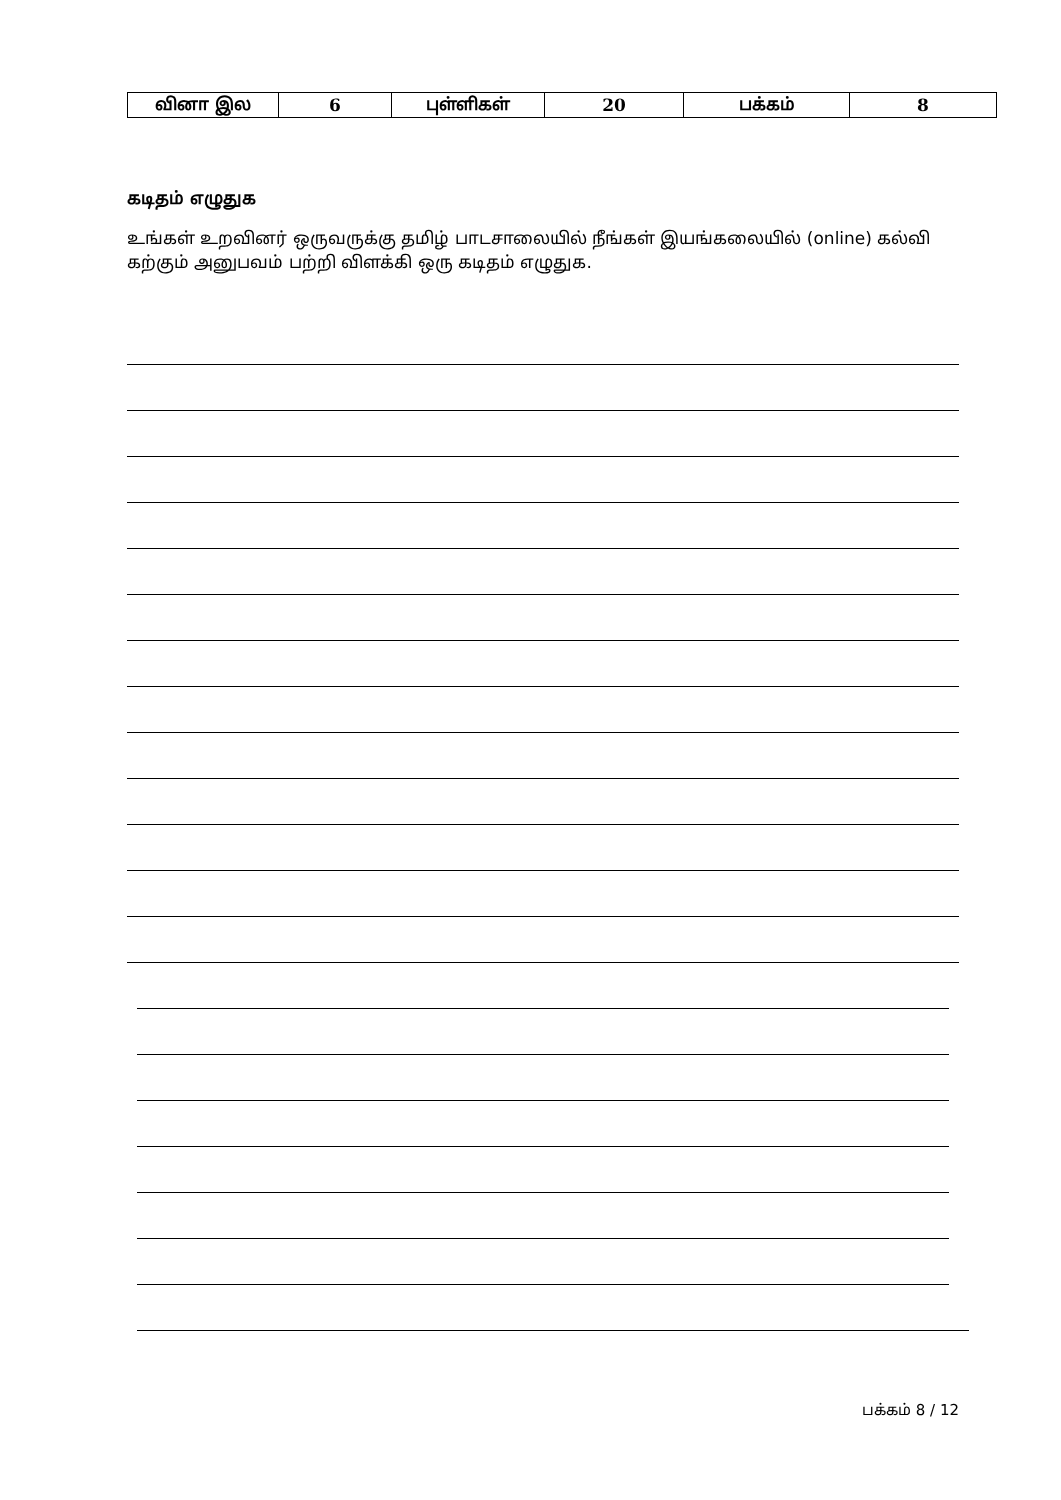| வினா இல | 6 | புள்ளிகள் | 20 | பக்கம் | 8 |
கடிதம் எழுதுக
உங்கள் உறவினர் ஒருவருக்கு தமிழ் பாடசாலையில் நீங்கள் இயங்கலையில் (online) கல்வி கற்கும் அனுபவம் பற்றி விளக்கி ஒரு கடிதம் எழுதுக.
பக்கம் 8 / 12